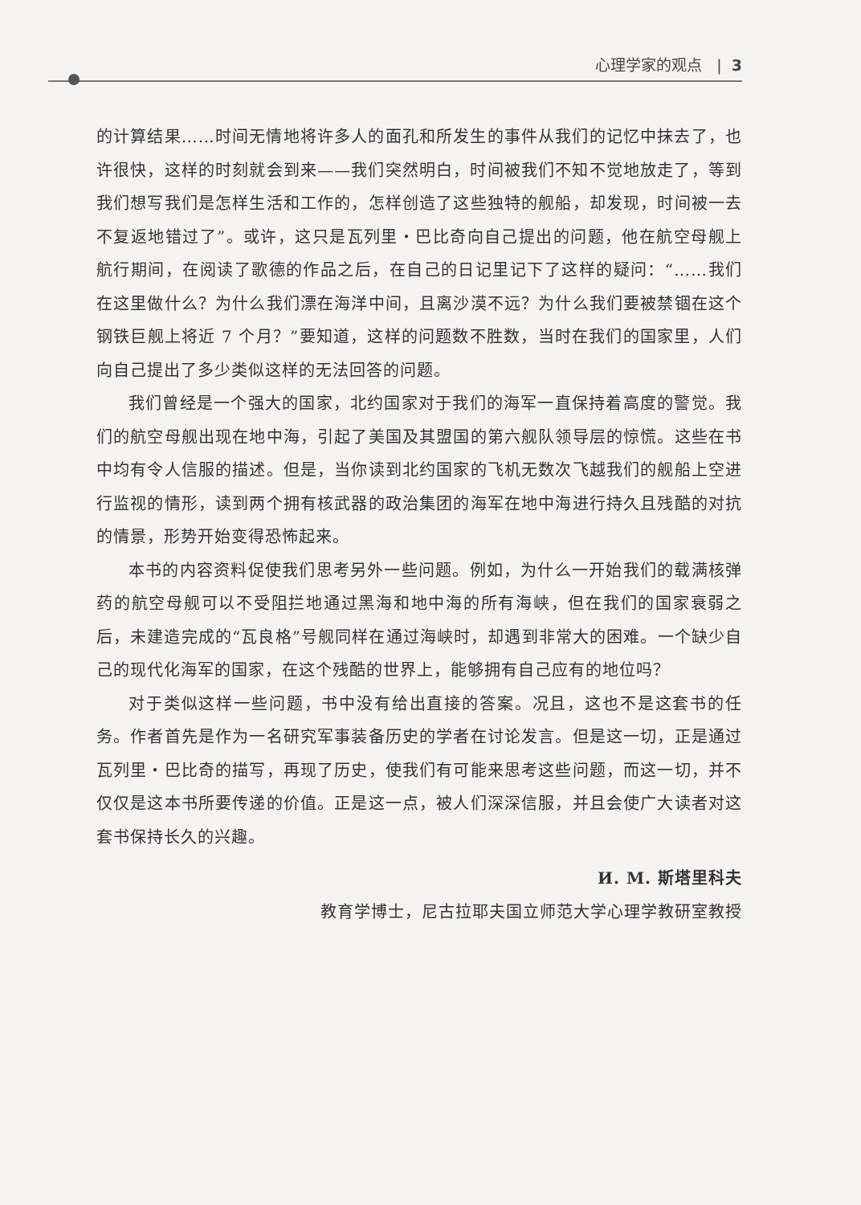心理学家的观点 | 3
的计算结果……时间无情地将许多人的面孔和所发生的事件从我们的记忆中抹去了，也许很快，这样的时刻就会到来——我们突然明白，时间被我们不知不觉地放走了，等到我们想写我们是怎样生活和工作的，怎样创造了这些独特的舰船，却发现，时间被一去不复返地错过了”。或许，这只是瓦列里・巴比奇向自己提出的问题，他在航空母舰上航行期间，在阅读了歌德的作品之后，在自己的日记里记下了这样的疑问：“……我们在这里做什么？为什么我们漂在海洋中间，且离沙漠不远？为什么我们要被禁锢在这个钢铁巨舰上将近 7 个月？”要知道，这样的问题数不胜数，当时在我们的国家里，人们向自己提出了多少类似这样的无法回答的问题。
我们曾经是一个强大的国家，北约国家对于我们的海军一直保持着高度的警觉。我们的航空母舰出现在地中海，引起了美国及其盟国的第六舰队领导层的惊慌。这些在书中均有令人信服的描述。但是，当你读到北约国家的飞机无数次飞越我们的舰船上空进行监视的情形，读到两个拥有核武器的政治集团的海军在地中海进行持久且残酷的对抗的情景，形势开始变得恐怖起来。
本书的内容资料促使我们思考另外一些问题。例如，为什么一开始我们的载满核弹药的航空母舰可以不受阻拦地通过黑海和地中海的所有海峡，但在我们的国家衰弱之后，未建造完成的“瓦良格”号舰同样在通过海峡时，却遇到非常大的困难。一个缺少自己的现代化海军的国家，在这个残酷的世界上，能够拥有自己应有的地位吗？
对于类似这样一些问题，书中没有给出直接的答案。况且，这也不是这套书的任务。作者首先是作为一名研究军事装备历史的学者在讨论发言。但是这一切，正是通过瓦列里・巴比奇的描写，再现了历史，使我们有可能来思考这些问题，而这一切，并不仅仅是这本书所要传递的价值。正是这一点，被人们深深信服，并且会使广大读者对这套书保持长久的兴趣。
И. М. 斯塔里科夫
教育学博士，尼古拉耶夫国立师范大学心理学教研室教授